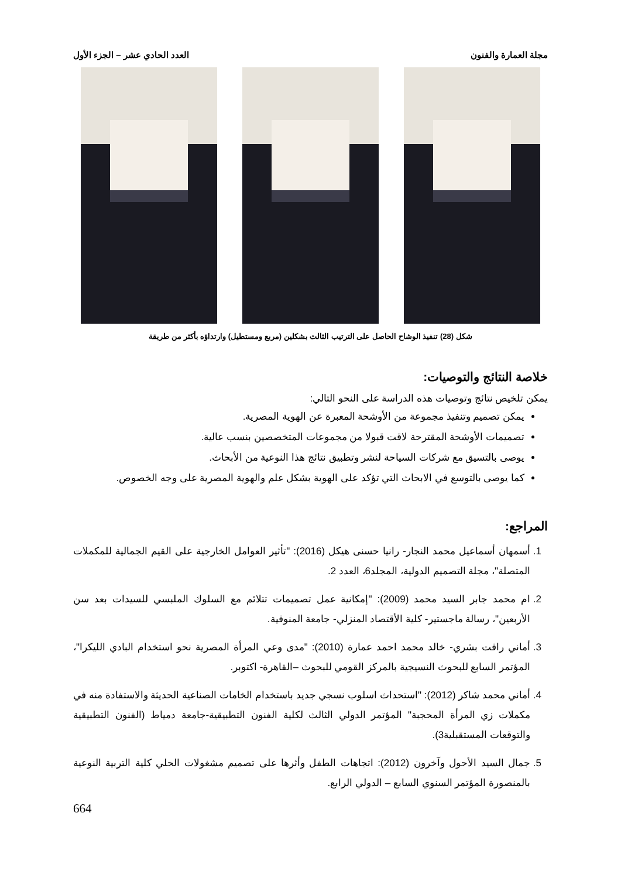مجلة العمارة والفنون العدد الحادي عشر – الجزء الأول
شكل (28) تنفيذ الوشاح الحاصل على الترتيب الثالث بشكلين (مربع ومستطيل) وارتداؤه بأكثر من طريقة
خلاصة النتائج والتوصيات:
يمكن تلخيص نتائج وتوصيات هذه الدراسة على النحو التالي:
يمكن تصميم وتنفيذ مجموعة من الأوشحة المعبرة عن الهوية المصرية.
تصميمات الأوشحة المقترحة لاقت قبولا من مجموعات المتخصصين بنسب عالية.
يوصى بالتسيق مع شركات السياحة لنشر وتطبيق نتائج هذا النوعية من الأبحاث.
كما يوصى بالتوسع في الابحاث التي تؤكد على الهوية بشكل علم والهوية المصرية على وجه الخصوص.
المراجع:
1. أسمهان أسماعيل محمد النجار- رانيا حسنى هيكل (2016): "تأثير العوامل الخارجية على القيم الجمالية للمكملات المتصلة"، مجلة التصميم الدولية، المجلد6، العدد 2.
2. ام محمد جابر السيد محمد (2009): "إمكانية عمل تصميمات تتلائم مع السلوك الملبسي للسيدات بعد سن الأربعين"، رسالة ماجستير- كلية الأقتصاد المنزلي- جامعة المنوفية.
3. أماني رافت بشري- خالد محمد احمد عمارة (2010): "مدى وعي المرأة المصرية نحو استخدام البادي الليكرا"، المؤتمر السابع للبحوث النسيجية بالمركز القومي للبحوث –القاهرة- اكتوبر.
4. أماني محمد شاكر (2012): "استحداث اسلوب نسجي جديد باستخدام الخامات الصناعية الحديثة والاستفادة منه في مكملات زي المرأة المحجبة" المؤتمر الدولي الثالث لكلية الفنون التطبيقية-جامعة دمياط (الفنون التطبيقية والتوقعات المستقبلية3).
5. جمال السيد الأحول وآخرون (2012): اتجاهات الطفل وأثرها على تصميم مشغولات الحلي كلية التربية النوعية بالمنصورة المؤتمر السنوي السابع – الدولي الرابع.
664